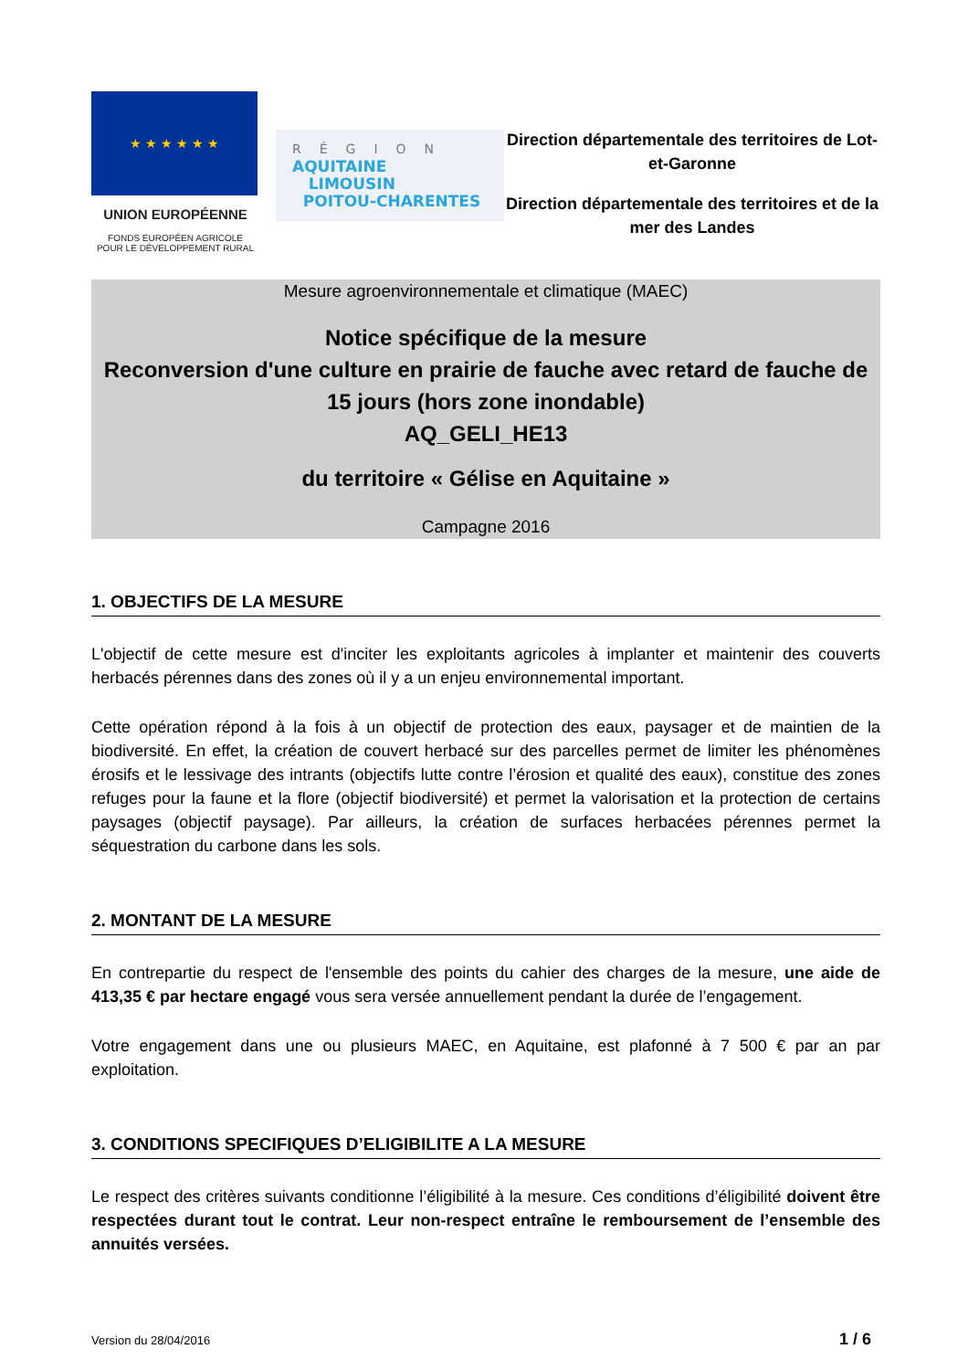★ ★ ★ ★ ★ ★
UNION EUROPÉENNE
FONDS EUROPÉEN AGRICOLE
POUR LE DÉVELOPPEMENT RURAL
RÉGION
AQUITAINE
LIMOUSIN
POITOU-CHARENTES
Direction départementale des territoires de Lot-et-Garonne
Direction départementale des territoires et de la mer des Landes
Mesure agroenvironnementale et climatique (MAEC)
Notice spécifique de la mesure
Reconversion d'une culture en prairie de fauche avec retard de fauche de 15 jours (hors zone inondable)
AQ_GELI_HE13
du territoire « Gélise en Aquitaine »
Campagne 2016
1. OBJECTIFS DE LA MESURE
L'objectif de cette mesure est d'inciter les exploitants agricoles à implanter et maintenir des couverts herbacés pérennes dans des zones où il y a un enjeu environnemental important.
Cette opération répond à la fois à un objectif de protection des eaux, paysager et de maintien de la biodiversité. En effet, la création de couvert herbacé sur des parcelles permet de limiter les phénomènes érosifs et le lessivage des intrants (objectifs lutte contre l’érosion et qualité des eaux), constitue des zones refuges pour la faune et la flore (objectif biodiversité) et permet la valorisation et la protection de certains paysages (objectif paysage). Par ailleurs, la création de surfaces herbacées pérennes permet la séquestration du carbone dans les sols.
2. MONTANT DE LA MESURE
En contrepartie du respect de l'ensemble des points du cahier des charges de la mesure, une aide de 413,35 € par hectare engagé vous sera versée annuellement pendant la durée de l’engagement.
Votre engagement dans une ou plusieurs MAEC, en Aquitaine, est plafonné à 7 500 € par an par exploitation.
3. CONDITIONS SPECIFIQUES D’ELIGIBILITE A LA MESURE
Le respect des critères suivants conditionne l’éligibilité à la mesure. Ces conditions d’éligibilité doivent être respectées durant tout le contrat. Leur non-respect entraîne le remboursement de l’ensemble des annuités versées.
Version du 28/04/2016 1 / 6